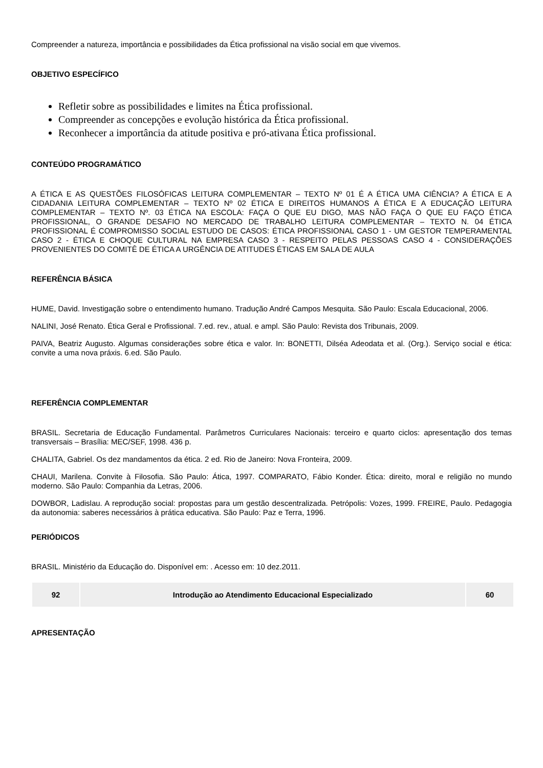Compreender a natureza, importância e possibilidades da Ética profissional na visão social em que vivemos.
OBJETIVO ESPECÍFICO
Refletir sobre as possibilidades e limites na Ética profissional.
Compreender as concepções e evolução histórica da Ética profissional.
Reconhecer a importância da atitude positiva e pró-ativana Ética profissional.
CONTEÚDO PROGRAMÁTICO
A ÉTICA E AS QUESTÕES FILOSÓFICAS LEITURA COMPLEMENTAR – TEXTO Nº 01 É A ÉTICA UMA CIÊNCIA? A ÉTICA E A CIDADANIA LEITURA COMPLEMENTAR – TEXTO Nº 02 ÉTICA E DIREITOS HUMANOS A ÉTICA E A EDUCAÇÃO LEITURA COMPLEMENTAR – TEXTO Nº. 03 ÉTICA NA ESCOLA: FAÇA O QUE EU DIGO, MAS NÃO FAÇA O QUE EU FAÇO ÉTICA PROFISSIONAL, O GRANDE DESAFIO NO MERCADO DE TRABALHO LEITURA COMPLEMENTAR – TEXTO N. 04 ÉTICA PROFISSIONAL É COMPROMISSO SOCIAL ESTUDO DE CASOS: ÉTICA PROFISSIONAL CASO 1 - UM GESTOR TEMPERAMENTAL CASO 2 - ÉTICA E CHOQUE CULTURAL NA EMPRESA CASO 3 - RESPEITO PELAS PESSOAS CASO 4 - CONSIDERAÇÕES PROVENIENTES DO COMITÊ DE ÉTICA A URGÊNCIA DE ATITUDES ÉTICAS EM SALA DE AULA
REFERÊNCIA BÁSICA
HUME, David. Investigação sobre o entendimento humano. Tradução André Campos Mesquita. São Paulo: Escala Educacional, 2006.
NALINI, José Renato. Ética Geral e Profissional. 7.ed. rev., atual. e ampl. São Paulo: Revista dos Tribunais, 2009.
PAIVA, Beatriz Augusto. Algumas considerações sobre ética e valor. In: BONETTI, Dilséa Adeodata et al. (Org.). Serviço social e ética: convite a uma nova práxis. 6.ed. São Paulo.
REFERÊNCIA COMPLEMENTAR
BRASIL. Secretaria de Educação Fundamental. Parâmetros Curriculares Nacionais: terceiro e quarto ciclos: apresentação dos temas transversais – Brasília: MEC/SEF, 1998. 436 p.
CHALITA, Gabriel. Os dez mandamentos da ética. 2 ed. Rio de Janeiro: Nova Fronteira, 2009.
CHAUI, Marilena. Convite à Filosofia. São Paulo: Ática, 1997. COMPARATO, Fábio Konder. Ética: direito, moral e religião no mundo moderno. São Paulo: Companhia da Letras, 2006.
DOWBOR, Ladislau. A reprodução social: propostas para um gestão descentralizada. Petrópolis: Vozes, 1999. FREIRE, Paulo. Pedagogia da autonomia: saberes necessários à prática educativa. São Paulo: Paz e Terra, 1996.
PERIÓDICOS
BRASIL. Ministério da Educação do. Disponível em: . Acesso em: 10 dez.2011.
| 92 | Introdução ao Atendimento Educacional Especializado | 60 |
APRESENTAÇÃO